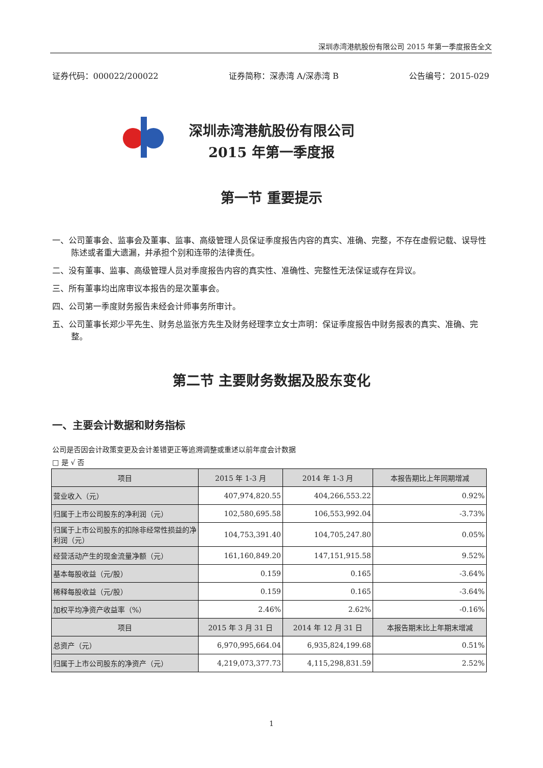深圳赤湾港航股份有限公司 2015 年第一季度报告全文
证券代码：000022/200022 证券简称：深赤湾 A/深赤湾 B 公告编号：2015-029
深圳赤湾港航股份有限公司
2015 年第一季度报
第一节 重要提示
一、公司董事会、监事会及董事、监事、高级管理人员保证季度报告内容的真实、准确、完整，不存在虚假记载、误导性陈述或者重大遗漏，并承担个别和连带的法律责任。
二、没有董事、监事、高级管理人员对季度报告内容的真实性、准确性、完整性无法保证或存在异议。
三、所有董事均出席审议本报告的是次董事会。
四、公司第一季度财务报告未经会计师事务所审计。
五、公司董事长郑少平先生、财务总监张方先生及财务经理李立女士声明：保证季度报告中财务报表的真实、准确、完整。
第二节 主要财务数据及股东变化
一、主要会计数据和财务指标
公司是否因会计政策变更及会计差错更正等追溯调整或重述以前年度会计数据
□ 是 √ 否
| 项目 | 2015 年 1-3 月 | 2014 年 1-3 月 | 本报告期比上年同期增减 |
| --- | --- | --- | --- |
| 营业收入（元） | 407,974,820.55 | 404,266,553.22 | 0.92% |
| 归属于上市公司股东的净利润（元） | 102,580,695.58 | 106,553,992.04 | -3.73% |
| 归属于上市公司股东的扣除非经常性损益的净利润（元） | 104,753,391.40 | 104,705,247.80 | 0.05% |
| 经营活动产生的现金流量净额（元） | 161,160,849.20 | 147,151,915.58 | 9.52% |
| 基本每股收益（元/股） | 0.159 | 0.165 | -3.64% |
| 稀释每股收益（元/股） | 0.159 | 0.165 | -3.64% |
| 加权平均净资产收益率（%） | 2.46% | 2.62% | -0.16% |
| 项目 | 2015 年 3 月 31 日 | 2014 年 12 月 31 日 | 本报告期末比上年期末增减 |
| 总资产（元） | 6,970,995,664.04 | 6,935,824,199.68 | 0.51% |
| 归属于上市公司股东的净资产（元） | 4,219,073,377.73 | 4,115,298,831.59 | 2.52% |
1